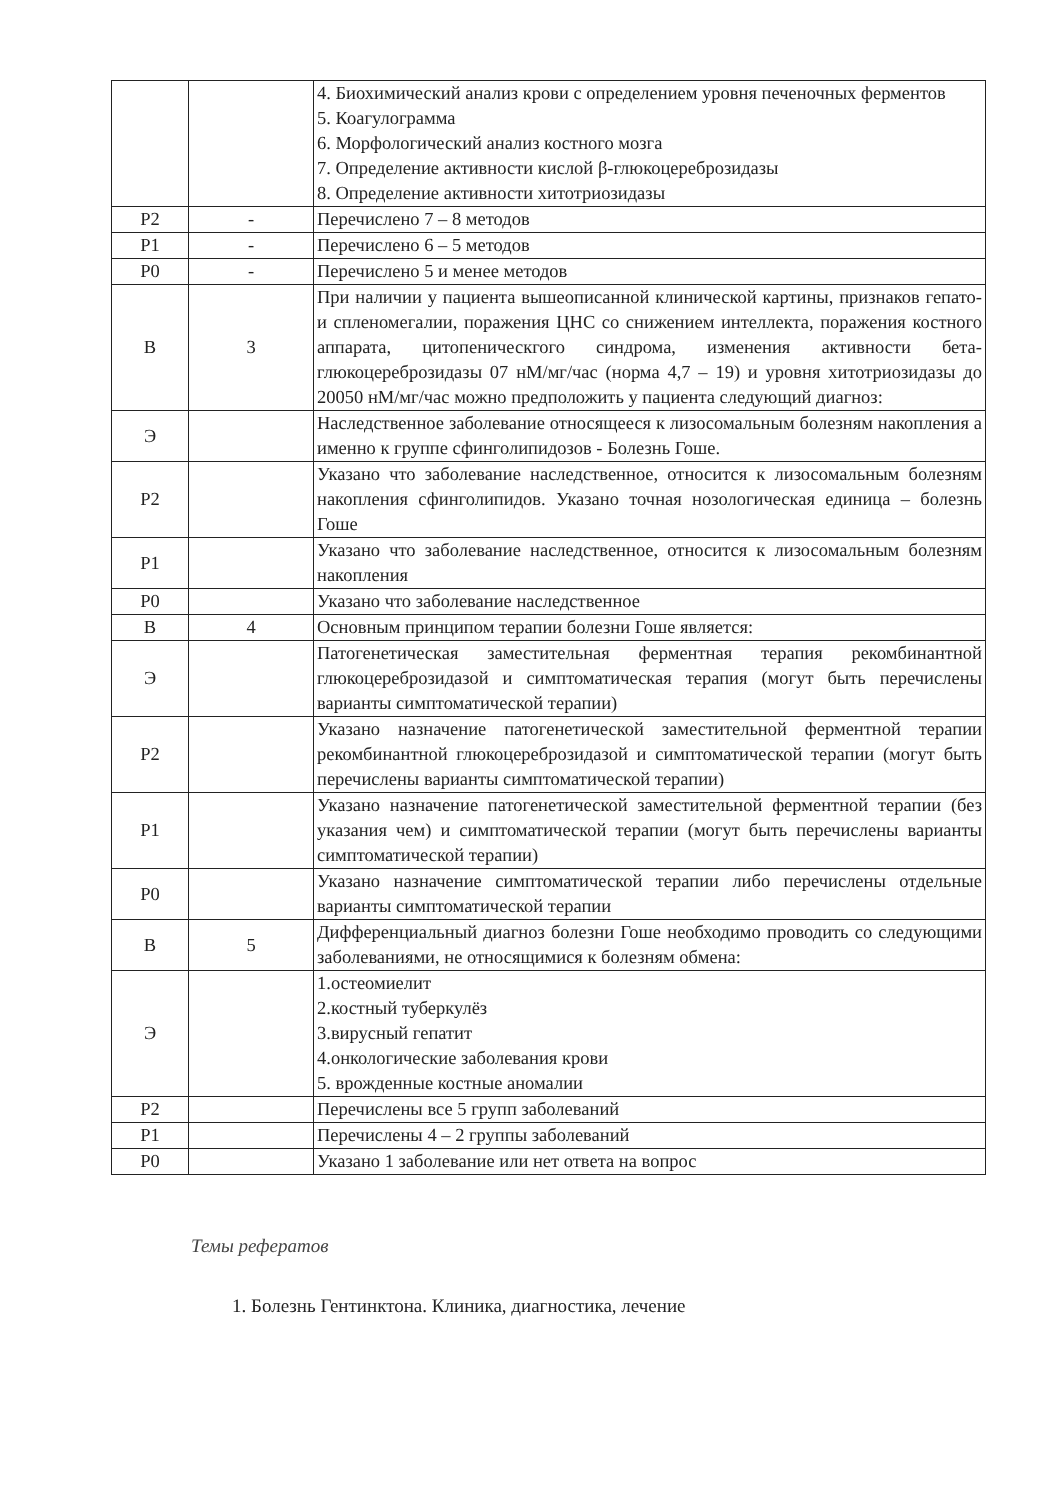| | | 4. Биохимический анализ крови с определением уровня печеночных ферментов 5. Коагулограмма 6. Морфологический анализ костного мозга 7. Определение активности кислой β-глюкоцереброзидазы 8. Определение активности хитотриозидазы |
| Р2 | - | Перечислено 7 – 8 методов |
| Р1 | - | Перечислено 6 – 5 методов |
| Р0 | - | Перечислено 5 и менее методов |
| В | 3 | При наличии у пациента вышеописанной клинической картины, признаков гепато- и спленомегалии, поражения ЦНС со снижением интеллекта, поражения костного аппарата, цитопеническгого синдрома, изменения активности бета-глюкоцереброзидазы 07 нМ/мг/час (норма 4,7 – 19) и уровня хитотриозидазы до 20050 нМ/мг/час можно предположить у пациента следующий диагноз: |
| Э | | Наследственное заболевание относящееся к лизосомальным болезням накопления а именно к группе сфинголипидозов - Болезнь Гоше. |
| Р2 | | Указано что заболевание наследственное, относится к лизосомальным болезням накопления сфинголипидов. Указано точная нозологическая единица – болезнь Гоше |
| Р1 | | Указано что заболевание наследственное, относится к лизосомальным болезням накопления |
| Р0 | | Указано что заболевание наследственное |
| В | 4 | Основным принципом терапии болезни Гоше является: |
| Э | | Патогенетическая заместительная ферментная терапия рекомбинантной глюкоцереброзидазой и симптоматическая терапия (могут быть перечислены варианты симптоматической терапии) |
| Р2 | | Указано назначение патогенетической заместительной ферментной терапии рекомбинантной глюкоцереброзидазой и симптоматической терапии (могут быть перечислены варианты симптоматической терапии) |
| Р1 | | Указано назначение патогенетической заместительной ферментной терапии (без указания чем) и симптоматической терапии (могут быть перечислены варианты симптоматической терапии) |
| Р0 | | Указано назначение симптоматической терапии либо перечислены отдельные варианты симптоматической терапии |
| В | 5 | Дифференциальный диагноз болезни Гоше необходимо проводить со следующими заболеваниями, не относящимися к болезням обмена: |
| Э | | 1.остеомиелит 2.костный туберкулёз 3.вирусный гепатит 4.онкологические заболевания крови 5. врожденные костные аномалии |
| Р2 | | Перечислены все 5 групп заболеваний |
| Р1 | | Перечислены 4 – 2 группы заболеваний |
| Р0 | | Указано 1 заболевание или нет ответа на вопрос |
Темы рефератов
1. Болезнь Гентинктона. Клиника, диагностика, лечение